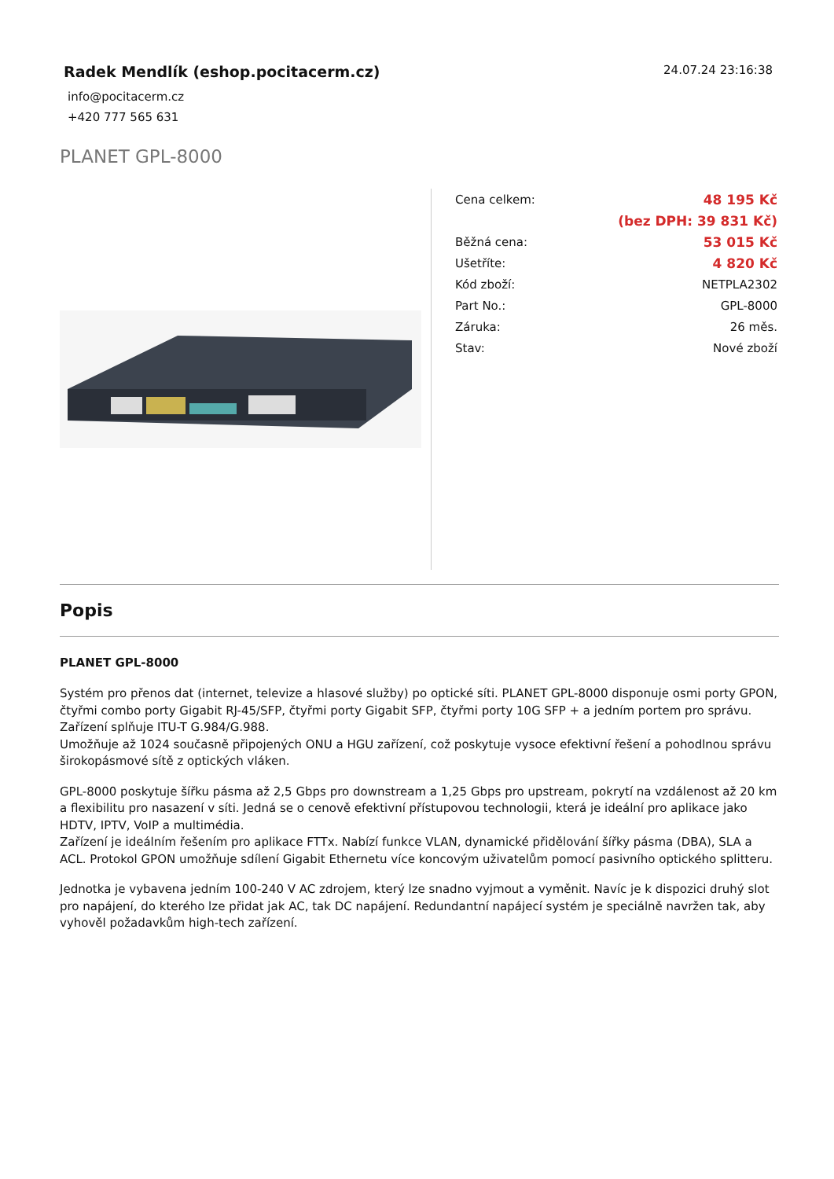Radek Mendlík (eshop.pocitacerm.cz)
24.07.24 23:16:38
info@pocitacerm.cz
+420 777 565 631
PLANET GPL-8000
| Cena celkem: | 48 195 Kč |
| | (bez DPH: 39 831 Kč) |
| Běžná cena: | 53 015 Kč |
| Ušetříte: | 4 820 Kč |
| Kód zboží: | NETPLA2302 |
| Part No.: | GPL-8000 |
| Záruka: | 26 měs. |
| Stav: | Nové zboží |
Popis
PLANET GPL-8000
Systém pro přenos dat (internet, televize a hlasové služby) po optické síti. PLANET GPL-8000 disponuje osmi porty GPON, čtyřmi combo porty Gigabit RJ-45/SFP, čtyřmi porty Gigabit SFP, čtyřmi porty 10G SFP + a jedním portem pro správu. Zařízení splňuje ITU-T G.984/G.988.
Umožňuje až 1024 současně připojených ONU a HGU zařízení, což poskytuje vysoce efektivní řešení a pohodlnou správu širokopásmové sítě z optických vláken.
GPL-8000 poskytuje šířku pásma až 2,5 Gbps pro downstream a 1,25 Gbps pro upstream, pokrytí na vzdálenost až 20 km a flexibilitu pro nasazení v síti. Jedná se o cenově efektivní přístupovou technologii, která je ideální pro aplikace jako HDTV, IPTV, VoIP a multimédia.
Zařízení je ideálním řešením pro aplikace FTTx. Nabízí funkce VLAN, dynamické přidělování šířky pásma (DBA), SLA a ACL. Protokol GPON umožňuje sdílení Gigabit Ethernetu více koncovým uživatelům pomocí pasivního optického splitteru.
Jednotka je vybavena jedním 100-240 V AC zdrojem, který lze snadno vyjmout a vyměnit. Navíc je k dispozici druhý slot pro napájení, do kterého lze přidat jak AC, tak DC napájení. Redundantní napájecí systém je speciálně navržen tak, aby vyhověl požadavkům high-tech zařízení.